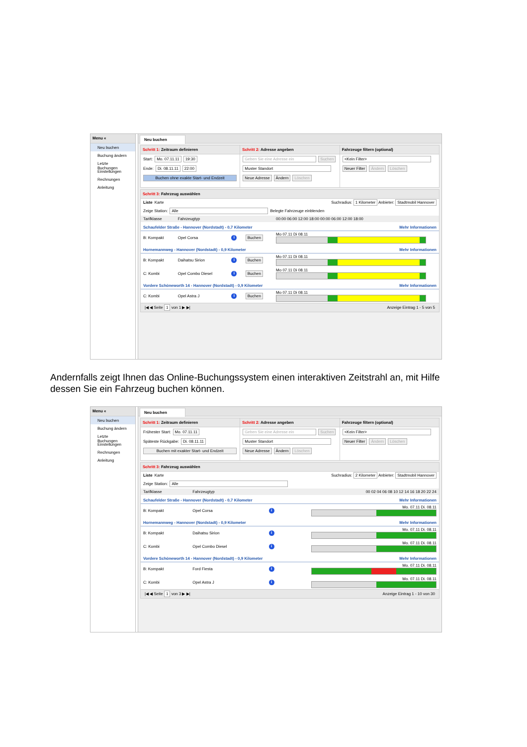Menu «
Neu buchen
Buchung ändern
Letzte Buchungen
Einstellungen
Rechnungen
Anleitung
Neu buchen
Schritt 1: Zeitraum definieren
Start: Mo. 07.11.11 19:30
Ende: Di. 08.11.11 22:00
Buchen ohne exakte Start- und Endzeit
Schritt 2: Adresse angeben
Geben Sie eine Adresse ein Suchen
Muster Standort
Neue Adresse Ändern Löschen
Fahrzeuge filtern (optional)
<Kein Filter>
Neuer Filter Ändern Löschen
Schritt 3: Fahrzeug auswählen
Liste Karte Suchradius: 1 Kilometer Anbieter: Stadtmobil Hannover
Zeige Station: Alle Belegte Fahrzeuge einblenden
| Tarifklasse | Fahrzeugtyp | | | 00:00 06:00 12:00 18:00 00:00 06:00 12:00 18:00 |
| --- | --- | --- | --- | --- |
| Schaufelder Straße - Hannover (Nordstadt) - 0,7 Kilometer | | | | Mehr Informationen |
| B: Kompakt | Opel Corsa | i | Buchen | Mo 07.11 Di 08.11 |
| Hornemannweg - Hannover (Nordstadt) - 0,9 Kilometer | | | | Mehr Informationen |
| B: Kompakt | Daihatsu Sirion | i | Buchen | Mo 07.11 Di 08.11 |
| C: Kombi | Opel Combo Diesel | i | Buchen | Mo 07.11 Di 08.11 |
| Vordere Schöneworth 14 - Hannover (Nordstadt) - 0,9 Kilometer | | | | Mehr Informationen |
| C: Kombi | Opel Astra J | i | Buchen | Mo 07.11 Di 08.11 |
|◀ ◀ Seite 1 von 1 ▶ ▶| Anzeige Eintrag 1 - 5 von 5
Andernfalls zeigt Ihnen das Online-Buchungssystem einen interaktiven Zeitstrahl an, mit Hilfe dessen Sie ein Fahrzeug buchen können.
Menu «
Neu buchen
Buchung ändern
Letzte Buchungen
Einstellungen
Rechnungen
Anleitung
Neu buchen
Schritt 1: Zeitraum definieren
Frühester Start: Mo. 07.11.11
Späteste Rückgabe: Di. 08.11.11
Buchen mit exakter Start- und Endzeit
Schritt 2: Adresse angeben
Geben Sie eine Adresse ein Suchen
Muster Standort
Neue Adresse Ändern Löschen
Fahrzeuge filtern (optional)
<Kein Filter>
Neuer Filter Ändern Löschen
Schritt 3: Fahrzeug auswählen
Liste Karte Suchradius: 2 Kilometer Anbieter: Stadtmobil Hannover
Zeige Station: Alle
| Tarifklasse | Fahrzeugtyp | | 00 02 04 06 08 10 12 14 16 18 20 22 24 |
| --- | --- | --- | --- |
| Schaufelder Straße - Hannover (Nordstadt) - 0,7 Kilometer | | | Mehr Informationen |
| B: Kompakt | Opel Corsa | i | Mo. 07.11 Di. 08.11 |
| Hornemannweg - Hannover (Nordstadt) - 0,9 Kilometer | | | Mehr Informationen |
| B: Kompakt | Daihatsu Sirion | i | Mo. 07.11 Di. 08.11 |
| C: Kombi | Opel Combo Diesel | i | Mo. 07.11 Di. 08.11 |
| Vordere Schöneworth 14 - Hannover (Nordstadt) - 0,9 Kilometer | | | Mehr Informationen |
| B: Kompakt | Ford Fiesta | i | Mo. 07.11 Di. 08.11 |
| C: Kombi | Opel Astra J | i | Mo. 07.11 Di. 08.11 |
|◀ ◀ Seite 1 von 3 ▶ ▶| Anzeige Eintrag 1 - 10 von 30